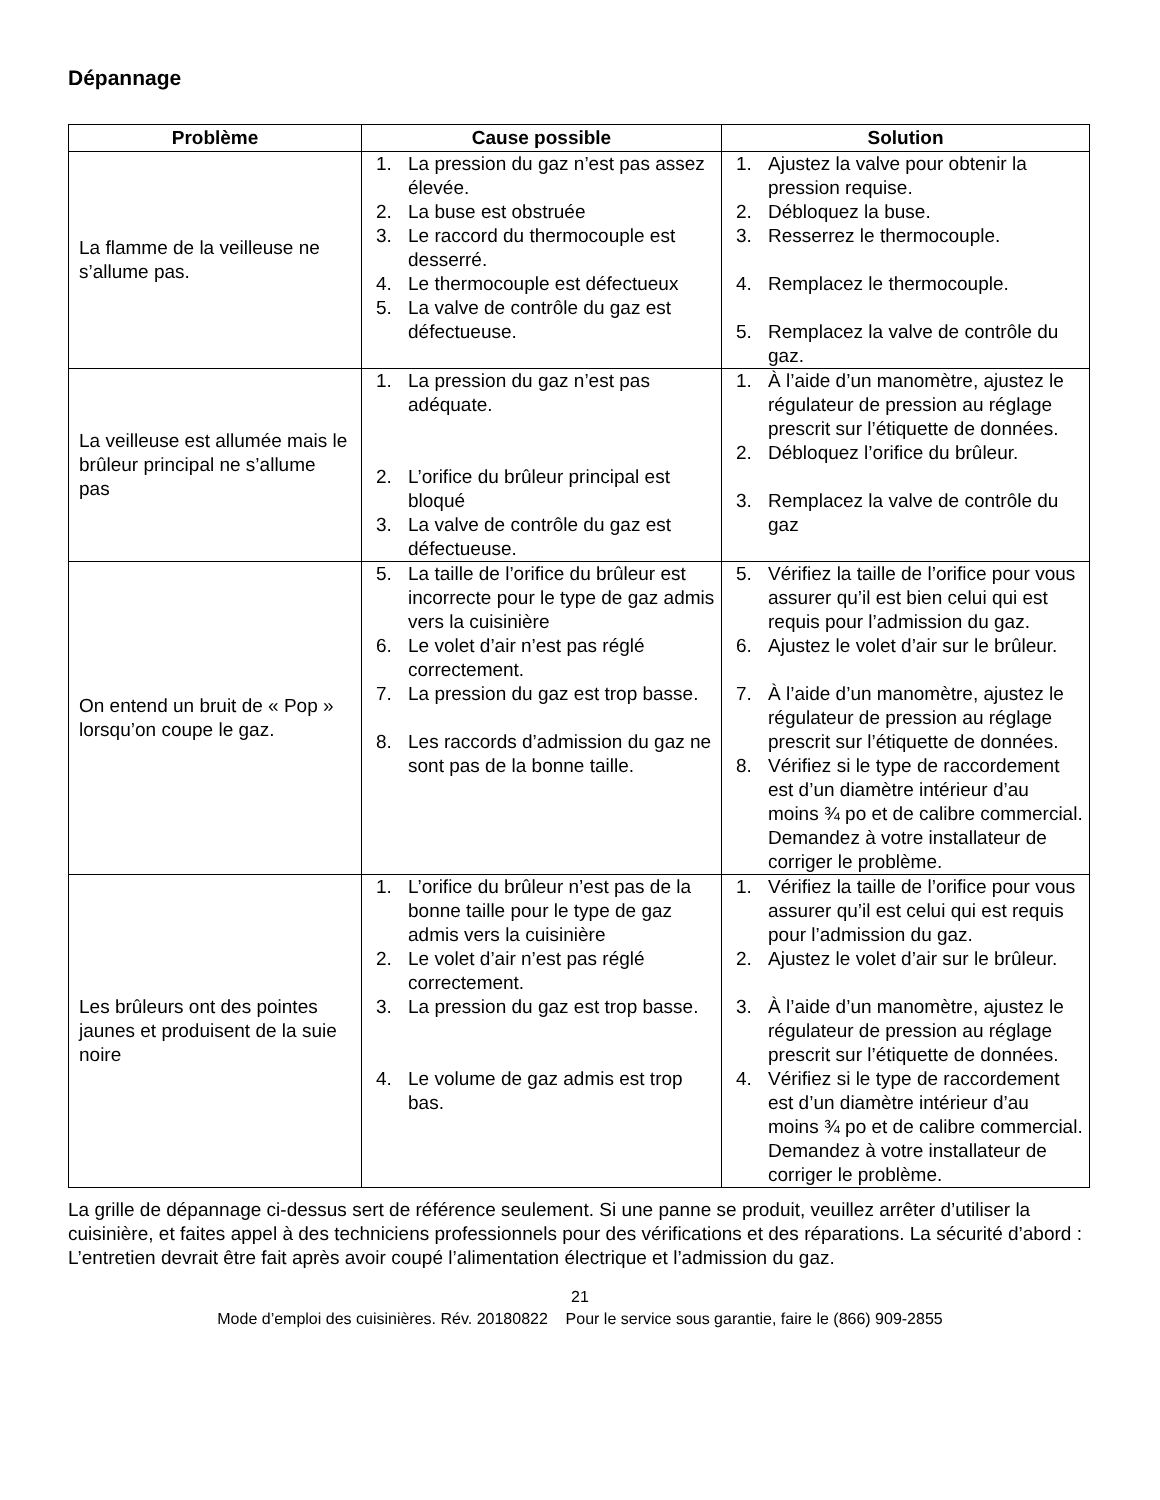Dépannage
| Problème | Cause possible | Solution |
| --- | --- | --- |
| La flamme de la veilleuse ne s’allume pas. | 1. La pression du gaz n’est pas assez élevée. 2. La buse est obstruée 3. Le raccord du thermocouple est desserré. 4. Le thermocouple est défectueux 5. La valve de contrôle du gaz est défectueuse. | 1. Ajustez la valve pour obtenir la pression requise. 2. Débloquez la buse. 3. Resserrez le thermocouple. 4. Remplacez le thermocouple. 5. Remplacez la valve de contrôle du gaz. |
| La veilleuse est allumée mais le brûleur principal ne s’allume pas | 1. La pression du gaz n’est pas adéquate. 2. L’orifice du brûleur principal est bloqué 3. La valve de contrôle du gaz est défectueuse. | 1. À l’aide d’un manomètre, ajustez le régulateur de pression au réglage prescrit sur l’étiquette de données. 2. Débloquez l’orifice du brûleur. 3. Remplacez la valve de contrôle du gaz |
| On entend un bruit de « Pop » lorsqu’on coupe le gaz. | 5. La taille de l’orifice du brûleur est incorrecte pour le type de gaz admis vers la cuisinière 6. Le volet d’air n’est pas réglé correctement. 7. La pression du gaz est trop basse. 8. Les raccords d’admission du gaz ne sont pas de la bonne taille. | 5. Vérifiez la taille de l’orifice pour vous assurer qu’il est bien celui qui est requis pour l’admission du gaz. 6. Ajustez le volet d’air sur le brûleur. 7. À l’aide d’un manomètre, ajustez le régulateur de pression au réglage prescrit sur l’étiquette de données. 8. Vérifiez si le type de raccordement est d’un diamètre intérieur d’au moins ¾ po et de calibre commercial. Demandez à votre installateur de corriger le problème. |
| Les brûleurs ont des pointes jaunes et produisent de la suie noire | 1. L’orifice du brûleur n’est pas de la bonne taille pour le type de gaz admis vers la cuisinière 2. Le volet d’air n’est pas réglé correctement. 3. La pression du gaz est trop basse. 4. Le volume de gaz admis est trop bas. | 1. Vérifiez la taille de l’orifice pour vous assurer qu’il est celui qui est requis pour l’admission du gaz. 2. Ajustez le volet d’air sur le brûleur. 3. À l’aide d’un manomètre, ajustez le régulateur de pression au réglage prescrit sur l’étiquette de données. 4. Vérifiez si le type de raccordement est d’un diamètre intérieur d’au moins ¾ po et de calibre commercial. Demandez à votre installateur de corriger le problème. |
La grille de dépannage ci-dessus sert de référence seulement. Si une panne se produit, veuillez arrêter d’utiliser la cuisinière, et faites appel à des techniciens professionnels pour des vérifications et des réparations. La sécurité d’abord : L’entretien devrait être fait après avoir coupé l’alimentation électrique et l’admission du gaz.
21
Mode d’emploi des cuisinières. Rév. 20180822 Pour le service sous garantie, faire le (866) 909-2855